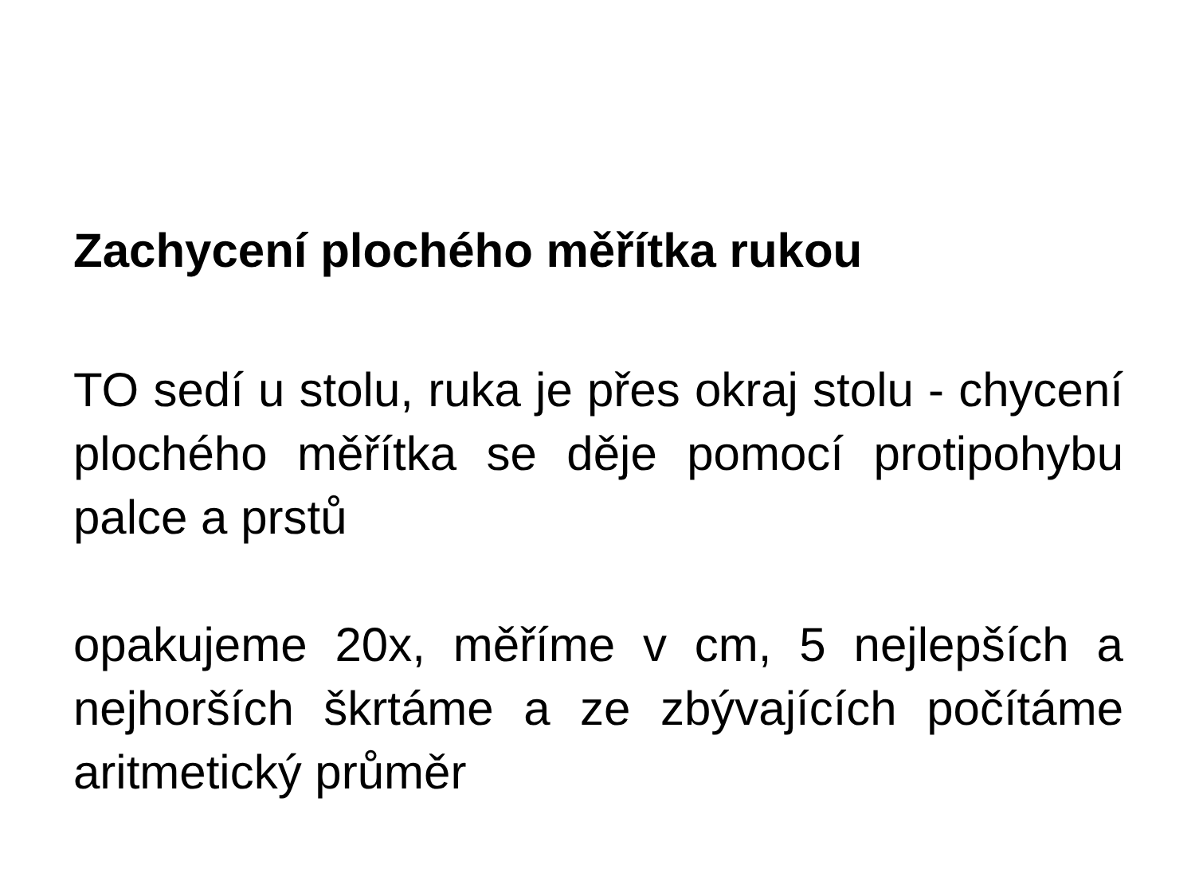Zachycení plochého měřítka rukou
TO sedí u stolu, ruka je přes okraj stolu - chycení plochého měřítka se děje pomocí protipohybu palce a prstů
opakujeme 20x, měříme v cm, 5 nejlepších a nejhorších škrtáme a ze zbývajících počítáme aritmetický průměr